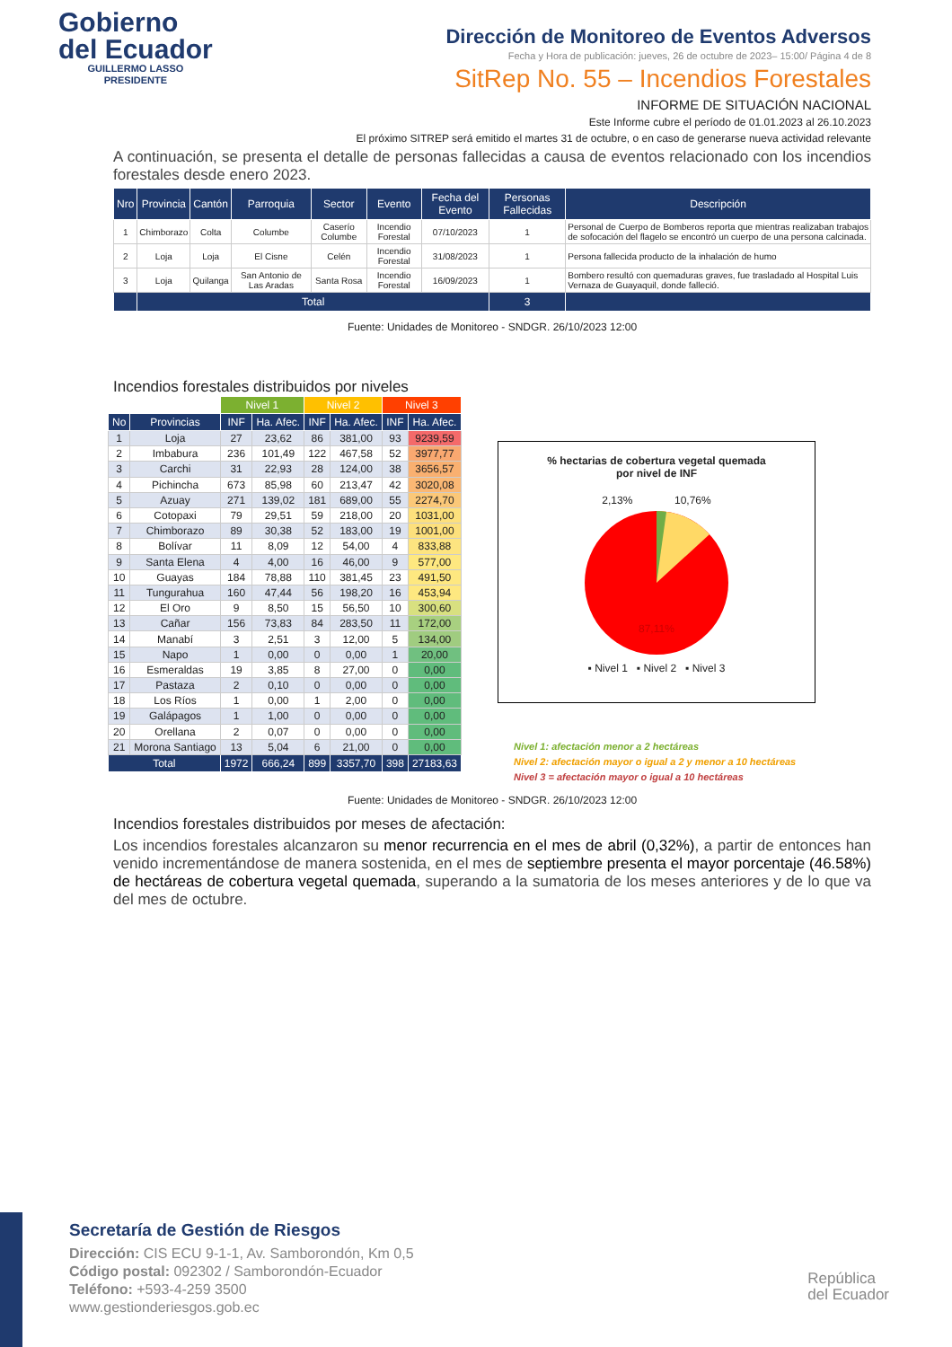Gobierno
del Ecuador
GUILLERMO LASSO
PRESIDENTE
Dirección de Monitoreo de Eventos Adversos
Fecha y Hora de publicación: jueves, 26 de octubre de 2023– 15:00/ Página 4 de 8
SitRep No. 55 – Incendios Forestales
INFORME DE SITUACIÓN NACIONAL
Este Informe cubre el período de 01.01.2023 al 26.10.2023
El próximo SITREP será emitido el martes 31 de octubre, o en caso de generarse nueva actividad relevante
A continuación, se presenta el detalle de personas fallecidas a causa de eventos relacionado con los incendios forestales desde enero 2023.
| Nro | Provincia | Cantón | Parroquia | Sector | Evento | Fecha del Evento | Personas Fallecidas | Descripción |
| --- | --- | --- | --- | --- | --- | --- | --- | --- |
| 1 | Chimborazo | Colta | Columbe | Caserío Columbe | Incendio Forestal | 07/10/2023 | 1 | Personal de Cuerpo de Bomberos reporta que mientras realizaban trabajos de sofocación del flagelo se encontró un cuerpo de una persona calcinada. |
| 2 | Loja | Loja | El Cisne | Celén | Incendio Forestal | 31/08/2023 | 1 | Persona fallecida producto de la inhalación de humo |
| 3 | Loja | Quilanga | San Antonio de Las Aradas | Santa Rosa | Incendio Forestal | 16/09/2023 | 1 | Bombero resultó con quemaduras graves, fue trasladado al Hospital Luis Vernaza de Guayaquil, donde falleció. |
| | Total | | | | | | 3 | |
Fuente: Unidades de Monitoreo - SNDGR. 26/10/2023 12:00
Incendios forestales distribuidos por niveles
| | | Nivel 1 | | Nivel 2 | | Nivel 3 | |
| No | Provincias | INF | Ha. Afec. | INF | Ha. Afec. | INF | Ha. Afec. |
| 1 | Loja | 27 | 23,62 | 86 | 381,00 | 93 | 9239,59 |
| 2 | Imbabura | 236 | 101,49 | 122 | 467,58 | 52 | 3977,77 |
| 3 | Carchi | 31 | 22,93 | 28 | 124,00 | 38 | 3656,57 |
| 4 | Pichincha | 673 | 85,98 | 60 | 213,47 | 42 | 3020,08 |
| 5 | Azuay | 271 | 139,02 | 181 | 689,00 | 55 | 2274,70 |
| 6 | Cotopaxi | 79 | 29,51 | 59 | 218,00 | 20 | 1031,00 |
| 7 | Chimborazo | 89 | 30,38 | 52 | 183,00 | 19 | 1001,00 |
| 8 | Bolívar | 11 | 8,09 | 12 | 54,00 | 4 | 833,88 |
| 9 | Santa Elena | 4 | 4,00 | 16 | 46,00 | 9 | 577,00 |
| 10 | Guayas | 184 | 78,88 | 110 | 381,45 | 23 | 491,50 |
| 11 | Tungurahua | 160 | 47,44 | 56 | 198,20 | 16 | 453,94 |
| 12 | El Oro | 9 | 8,50 | 15 | 56,50 | 10 | 300,60 |
| 13 | Cañar | 156 | 73,83 | 84 | 283,50 | 11 | 172,00 |
| 14 | Manabí | 3 | 2,51 | 3 | 12,00 | 5 | 134,00 |
| 15 | Napo | 1 | 0,00 | 0 | 0,00 | 1 | 20,00 |
| 16 | Esmeraldas | 19 | 3,85 | 8 | 27,00 | 0 | 0,00 |
| 17 | Pastaza | 2 | 0,10 | 0 | 0,00 | 0 | 0,00 |
| 18 | Los Ríos | 1 | 0,00 | 1 | 2,00 | 0 | 0,00 |
| 19 | Galápagos | 1 | 1,00 | 0 | 0,00 | 0 | 0,00 |
| 20 | Orellana | 2 | 0,07 | 0 | 0,00 | 0 | 0,00 |
| 21 | Morona Santiago | 13 | 5,04 | 6 | 21,00 | 0 | 0,00 |
| Total | | 1972 | 666,24 | 899 | 3357,70 | 398 | 27183,63 |
% hectarias de cobertura vegetal quemada
por nivel de INF
2,13% 10,76%
87,11%
▪ Nivel 1 ▪ Nivel 2 ▪ Nivel 3
Nivel 1: afectación menor a 2 hectáreas
Nivel 2: afectación mayor o igual a 2 y menor a 10 hectáreas
Nivel 3 = afectación mayor o igual a 10 hectáreas
Fuente: Unidades de Monitoreo - SNDGR. 26/10/2023 12:00
Incendios forestales distribuidos por meses de afectación:
Los incendios forestales alcanzaron su menor recurrencia en el mes de abril (0,32%), a partir de entonces han venido incrementándose de manera sostenida, en el mes de septiembre presenta el mayor porcentaje (46.58%) de hectáreas de cobertura vegetal quemada, superando a la sumatoria de los meses anteriores y de lo que va del mes de octubre.
Secretaría de Gestión de Riesgos
Dirección: CIS ECU 9-1-1, Av. Samborondón, Km 0,5
Código postal: 092302 / Samborondón-Ecuador
Teléfono: +593-4-259 3500
www.gestionderiesgos.gob.ec
República
del Ecuador